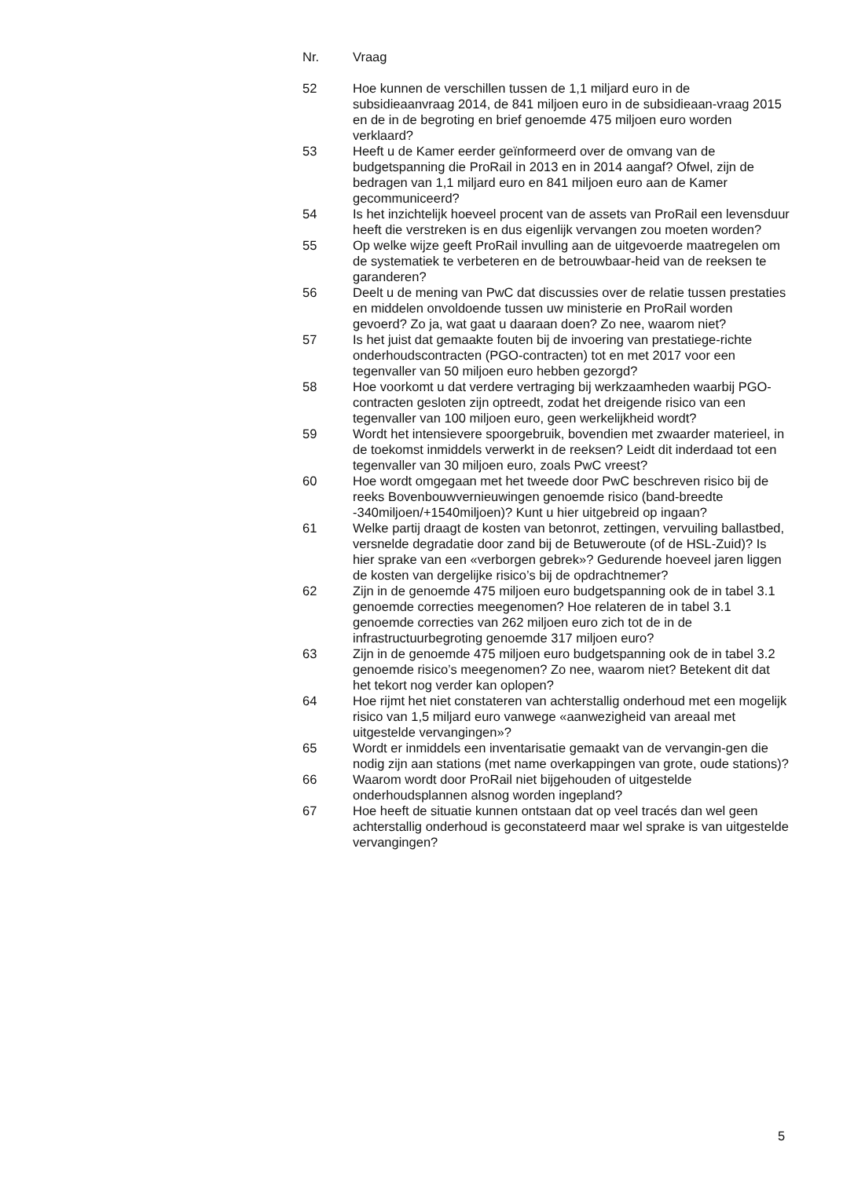| Nr. | Vraag |
| --- | --- |
| 52 | Hoe kunnen de verschillen tussen de 1,1 miljard euro in de subsidieaanvraag 2014, de 841 miljoen euro in de subsidieaan-vraag 2015 en de in de begroting en brief genoemde 475 miljoen euro worden verklaard? |
| 53 | Heeft u de Kamer eerder geïnformeerd over de omvang van de budgetspanning die ProRail in 2013 en in 2014 aangaf? Ofwel, zijn de bedragen van 1,1 miljard euro en 841 miljoen euro aan de Kamer gecommuniceerd? |
| 54 | Is het inzichtelijk hoeveel procent van de assets van ProRail een levensduur heeft die verstreken is en dus eigenlijk vervangen zou moeten worden? |
| 55 | Op welke wijze geeft ProRail invulling aan de uitgevoerde maatregelen om de systematiek te verbeteren en de betrouwbaar-heid van de reeksen te garanderen? |
| 56 | Deelt u de mening van PwC dat discussies over de relatie tussen prestaties en middelen onvoldoende tussen uw ministerie en ProRail worden gevoerd? Zo ja, wat gaat u daaraan doen? Zo nee, waarom niet? |
| 57 | Is het juist dat gemaakte fouten bij de invoering van prestatiege-richte onderhoudscontracten (PGO-contracten) tot en met 2017 voor een tegenvaller van 50 miljoen euro hebben gezorgd? |
| 58 | Hoe voorkomt u dat verdere vertraging bij werkzaamheden waarbij PGO-contracten gesloten zijn optreedt, zodat het dreigende risico van een tegenvaller van 100 miljoen euro, geen werkelijkheid wordt? |
| 59 | Wordt het intensievere spoorgebruik, bovendien met zwaarder materieel, in de toekomst inmiddels verwerkt in de reeksen? Leidt dit inderdaad tot een tegenvaller van 30 miljoen euro, zoals PwC vreest? |
| 60 | Hoe wordt omgegaan met het tweede door PwC beschreven risico bij de reeks Bovenbouwvernieuwingen genoemde risico (band-breedte -340miljoen/+1540miljoen)? Kunt u hier uitgebreid op ingaan? |
| 61 | Welke partij draagt de kosten van betonrot, zettingen, vervuiling ballastbed, versnelde degradatie door zand bij de Betuweroute (of de HSL-Zuid)? Is hier sprake van een «verborgen gebrek»? Gedurende hoeveel jaren liggen de kosten van dergelijke risico’s bij de opdrachtnemer? |
| 62 | Zijn in de genoemde 475 miljoen euro budgetspanning ook de in tabel 3.1 genoemde correcties meegenomen? Hoe relateren de in tabel 3.1 genoemde correcties van 262 miljoen euro zich tot de in de infrastructuurbegroting genoemde 317 miljoen euro? |
| 63 | Zijn in de genoemde 475 miljoen euro budgetspanning ook de in tabel 3.2 genoemde risico’s meegenomen? Zo nee, waarom niet? Betekent dit dat het tekort nog verder kan oplopen? |
| 64 | Hoe rijmt het niet constateren van achterstallig onderhoud met een mogelijk risico van 1,5 miljard euro vanwege «aanwezigheid van areaal met uitgestelde vervangingen»? |
| 65 | Wordt er inmiddels een inventarisatie gemaakt van de vervangin-gen die nodig zijn aan stations (met name overkappingen van grote, oude stations)? |
| 66 | Waarom wordt door ProRail niet bijgehouden of uitgestelde onderhoudsplannen alsnog worden ingepland? |
| 67 | Hoe heeft de situatie kunnen ontstaan dat op veel tracés dan wel geen achterstallig onderhoud is geconstateerd maar wel sprake is van uitgestelde vervangingen? |
5